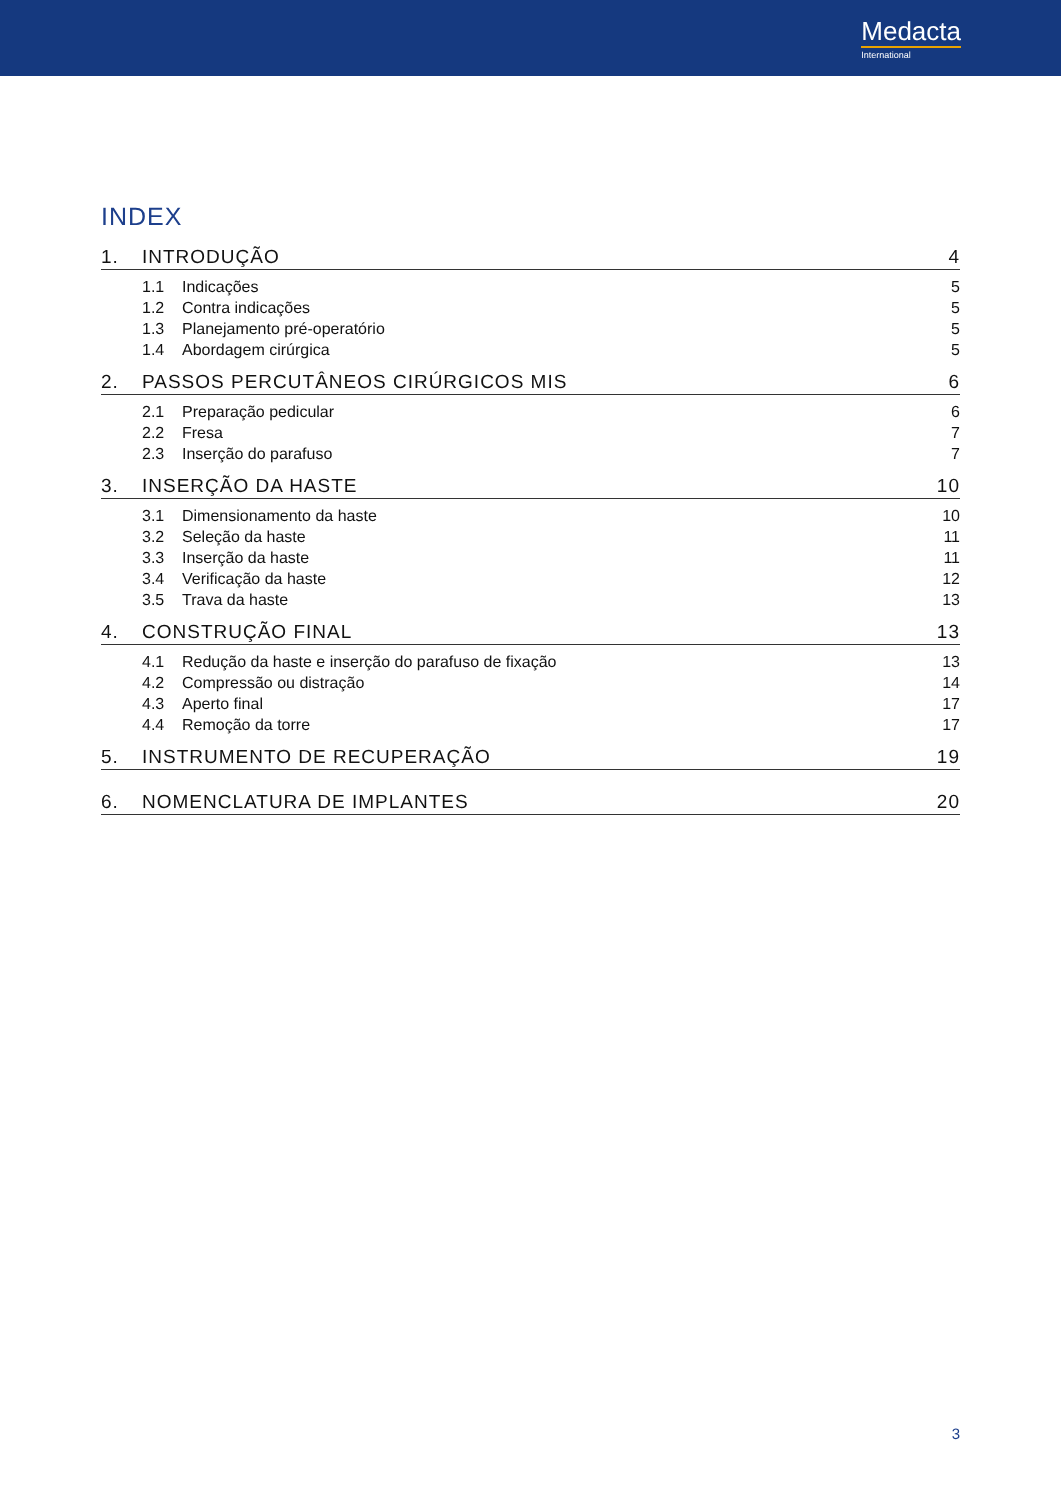Medacta
International
INDEX
1. INTRODUÇÃO 4
1.1 Indicações 5
1.2 Contra indicações 5
1.3 Planejamento pré-operatório 5
1.4 Abordagem cirúrgica 5
2. PASSOS PERCUTÂNEOS CIRÚRGICOS MIS 6
2.1 Preparação pedicular 6
2.2 Fresa 7
2.3 Inserção do parafuso 7
3. INSERÇÃO DA HASTE 10
3.1 Dimensionamento da haste 10
3.2 Seleção da haste 11
3.3 Inserção da haste 11
3.4 Verificação da haste 12
3.5 Trava da haste 13
4. CONSTRUÇÃO FINAL 13
4.1 Redução da haste e inserção do parafuso de fixação 13
4.2 Compressão ou distração 14
4.3 Aperto final 17
4.4 Remoção da torre 17
5. INSTRUMENTO DE RECUPERAÇÃO 19
6. NOMENCLATURA DE IMPLANTES 20
3